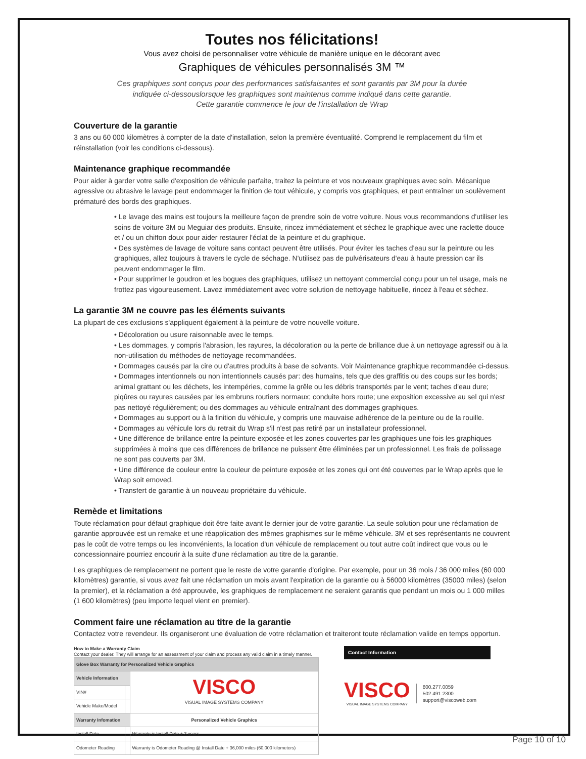Toutes nos félicitations!
Vous avez choisi de personnaliser votre véhicule de manière unique en le décorant avec
Graphiques de véhicules personnalisés 3M ™
Ces graphiques sont conçus pour des performances satisfaisantes et sont garantis par 3M pour la durée
indiquée ci-dessouslorsque les graphiques sont maintenus comme indiqué dans cette garantie.
Cette garantie commence le jour de l'installation de Wrap
Couverture de la garantie
3 ans ou 60 000 kilomètres à compter de la date d'installation, selon la première éventualité. Comprend le remplacement du film et réinstallation (voir les conditions ci-dessous).
Maintenance graphique recommandée
Pour aider à garder votre salle d'exposition de véhicule parfaite, traitez la peinture et vos nouveaux graphiques avec soin. Mécanique agressive ou abrasive le lavage peut endommager la finition de tout véhicule, y compris vos graphiques, et peut entraîner un soulèvement prématuré des bords des graphiques.
• Le lavage des mains est toujours la meilleure façon de prendre soin de votre voiture. Nous vous recommandons d'utiliser les soins de voiture 3M ou Meguiar des produits. Ensuite, rincez immédiatement et séchez le graphique avec une raclette douce et / ou un chiffon doux pour aider restaurer l'éclat de la peinture et du graphique.
• Des systèmes de lavage de voiture sans contact peuvent être utilisés. Pour éviter les taches d'eau sur la peinture ou les graphiques, allez toujours à travers le cycle de séchage. N'utilisez pas de pulvérisateurs d'eau à haute pression car ils peuvent endommager le film.
• Pour supprimer le goudron et les bogues des graphiques, utilisez un nettoyant commercial conçu pour un tel usage, mais ne frottez pas vigoureusement. Lavez immédiatement avec votre solution de nettoyage habituelle, rincez à l'eau et séchez.
La garantie 3M ne couvre pas les éléments suivants
La plupart de ces exclusions s'appliquent également à la peinture de votre nouvelle voiture.
• Décoloration ou usure raisonnable avec le temps.
• Les dommages, y compris l'abrasion, les rayures, la décoloration ou la perte de brillance due à un nettoyage agressif ou à la non-utilisation du méthodes de nettoyage recommandées.
• Dommages causés par la cire ou d'autres produits à base de solvants. Voir Maintenance graphique recommandée ci-dessus.
• Dommages intentionnels ou non intentionnels causés par: des humains, tels que des graffitis ou des coups sur les bords; animal grattant ou les déchets, les intempéries, comme la grêle ou les débris transportés par le vent; taches d'eau dure; piqûres ou rayures causées par les embruns routiers normaux; conduite hors route; une exposition excessive au sel qui n'est pas nettoyé régulièrement; ou des dommages au véhicule entraînant des dommages graphiques.
• Dommages au support ou à la finition du véhicule, y compris une mauvaise adhérence de la peinture ou de la rouille.
• Dommages au véhicule lors du retrait du Wrap s'il n'est pas retiré par un installateur professionnel.
• Une différence de brillance entre la peinture exposée et les zones couvertes par les graphiques une fois les graphiques supprimées à moins que ces différences de brillance ne puissent être éliminées par un professionnel. Les frais de polissage ne sont pas couverts par 3M.
• Une différence de couleur entre la couleur de peinture exposée et les zones qui ont été couvertes par le Wrap après que le Wrap soit emoved.
• Transfert de garantie à un nouveau propriétaire du véhicule.
Remède et limitations
Toute réclamation pour défaut graphique doit être faite avant le dernier jour de votre garantie. La seule solution pour une réclamation de garantie approuvée est un remake et une réapplication des mêmes graphismes sur le même véhicule. 3M et ses représentants ne couvrent pas le coût de votre temps ou les inconvénients, la location d'un véhicule de remplacement ou tout autre coût indirect que vous ou le concessionnaire pourriez encourir à la suite d'une réclamation au titre de la garantie.
Les graphiques de remplacement ne portent que le reste de votre garantie d'origine. Par exemple, pour un 36 mois / 36 000 miles (60 000 kilomètres) garantie, si vous avez fait une réclamation un mois avant l'expiration de la garantie ou à 56000 kilomètres (35000 miles) (selon la premier), et la réclamation a été approuvée, les graphiques de remplacement ne seraient garantis que pendant un mois ou 1 000 milles (1 600 kilomètres) (peu importe lequel vient en premier).
Comment faire une réclamation au titre de la garantie
Contactez votre revendeur. Ils organiseront une évaluation de votre réclamation et traiteront toute réclamation valide en temps opportun.
How to Make a Warranty Claim
Contact your dealer. They will arrange for an assessment of your claim and process any valid claim in a timely manner.
| Glove Box Warranty for Personalized Vehicle Graphics | | |
| Vehicle Information | | VISCO VISUAL IMAGE SYSTEMS COMPANY |
| VIN# | | |
| Vehicle Make/Model | | |
| Warranty Infomation | | Personalized Vehicle Graphics |
| Install Date | | Warranty is Install Date + 3 years |
| Odometer Reading | | Warranty is Odometer Reading @ Install Date + 36,000 miles (60,000 kilometers) |
Contact Information
VISCO
VISUAL IMAGE SYSTEMS COMPANY
800.277.0059
502.491.2300
support@viscoweb.com
Page 10 of 10